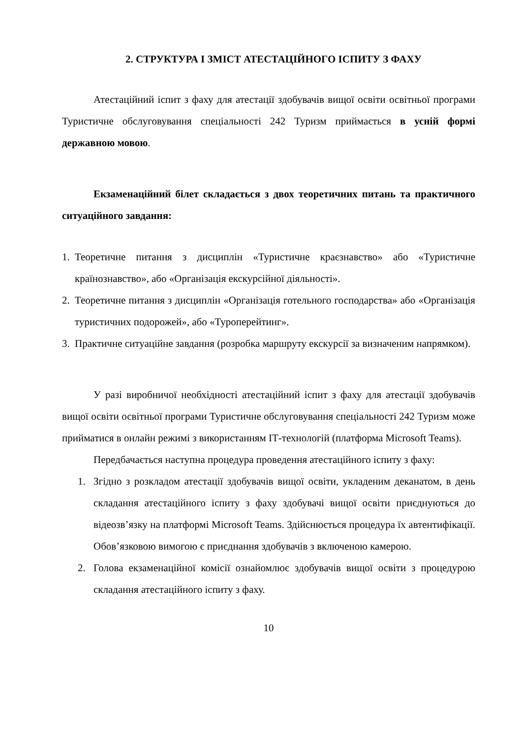2. СТРУКТУРА І ЗМІСТ АТЕСТАЦІЙНОГО ІСПИТУ З ФАХУ
Атестаційний іспит з фаху для атестації здобувачів вищої освіти освітньої програми Туристичне обслуговування спеціальності 242 Туризм приймається в усній формі державною мовою.
Екзаменаційний білет складається з двох теоретичних питань та практичного ситуаційного завдання:
1. Теоретичне питання з дисциплін «Туристичне краєзнавство» або «Туристичне країнознавство», або «Організація екскурсійної діяльності».
2. Теоретичне питання з дисциплін «Організація готельного господарства» або «Організація туристичних подорожей», або «Туроперейтинг».
3. Практичне ситуаційне завдання (розробка маршруту екскурсії за визначеним напрямком).
У разі виробничої необхідності атестаційний іспит з фаху для атестації здобувачів вищої освіти освітньої програми Туристичне обслуговування спеціальності 242 Туризм може прийматися в онлайн режимі з використанням ІТ-технологій (платформа Microsoft Teams).
Передбачається наступна процедура проведення атестаційного іспиту з фаху:
1. Згідно з розкладом атестації здобувачів вищої освіти, укладеним деканатом, в день складання атестаційного іспиту з фаху здобувачі вищої освіти приєднуються до відеозв’язку на платформі Microsoft Teams. Здійснюється процедура їх автентифікації. Обов’язковою вимогою є приєднання здобувачів з включеною камерою.
2. Голова екзаменаційної комісії ознайомлює здобувачів вищої освіти з процедурою складання атестаційного іспиту з фаху.
10